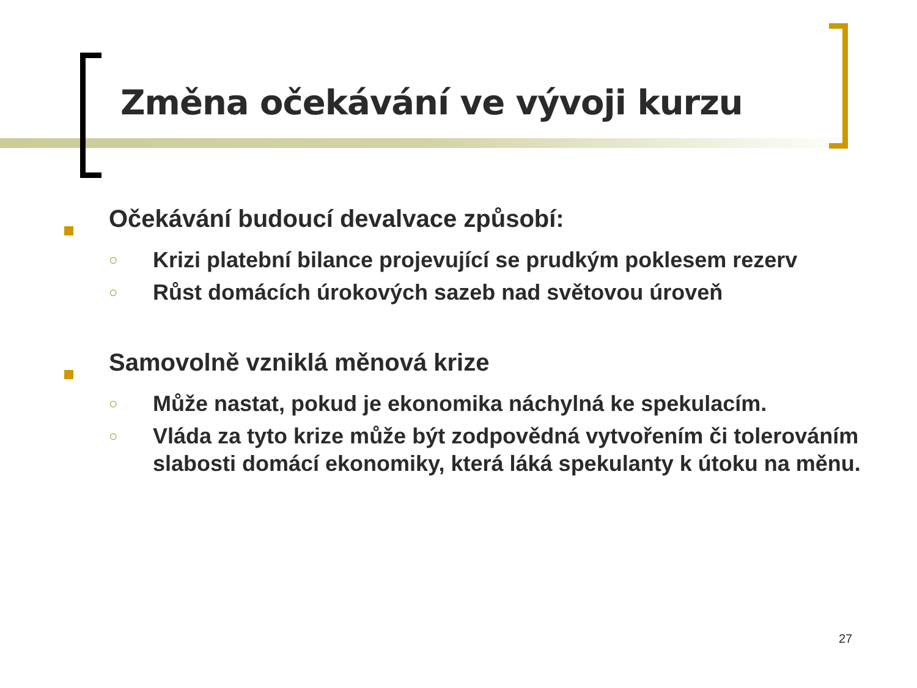Změna očekávání ve vývoji kurzu
Očekávání budoucí devalvace způsobí:
○
Krizi platební bilance projevující se prudkým poklesem rezerv
○
Růst domácích úrokových sazeb nad světovou úroveň
Samovolně vzniklá měnová krize
○
Může nastat, pokud je ekonomika náchylná ke spekulacím.
○
Vláda za tyto krize může být zodpovědná vytvořením či tolerováním slabosti domácí ekonomiky, která láká spekulanty k útoku na měnu.
27